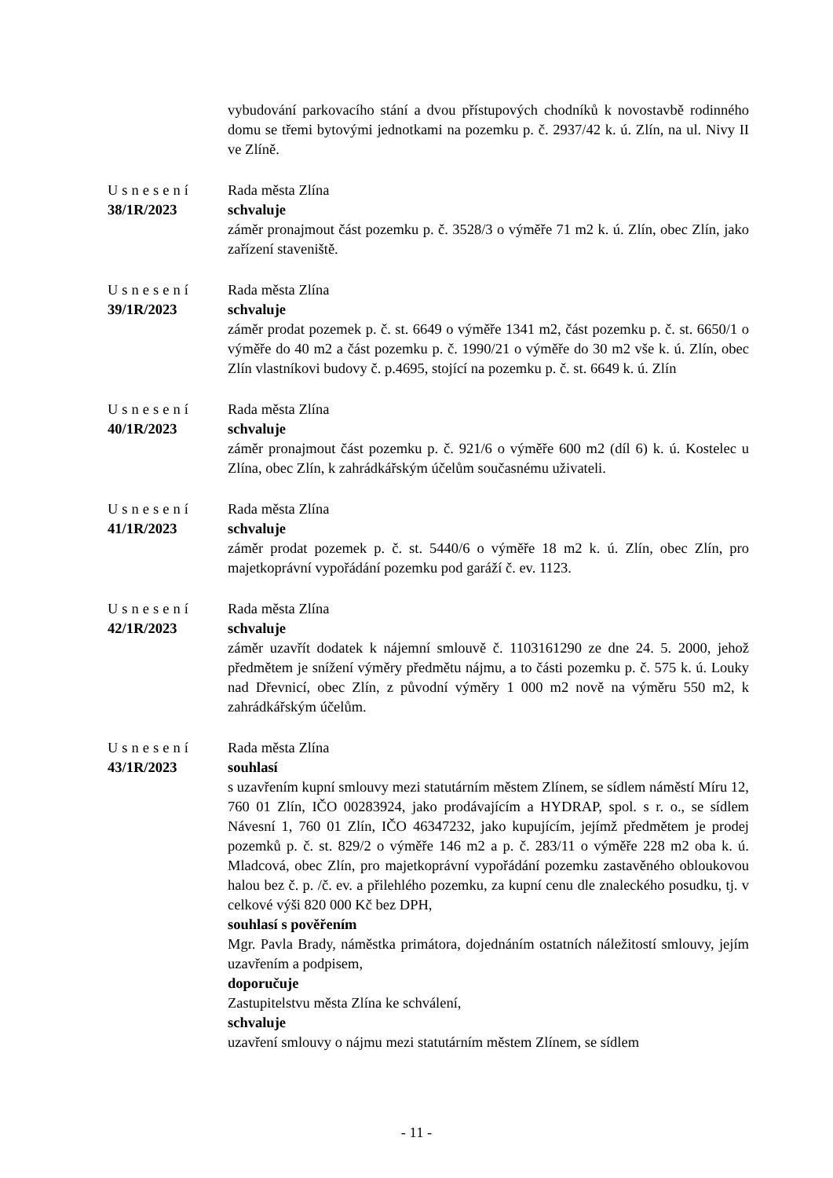vybudování parkovacího stání a dvou přístupových chodníků k novostavbě rodinného domu se třemi bytovými jednotkami na pozemku p. č. 2937/42 k. ú. Zlín, na ul. Nivy II ve Zlíně.
Usnesení
38/1R/2023
Rada města Zlína
schvaluje
záměr pronajmout část pozemku p. č. 3528/3 o výměře 71 m2 k. ú. Zlín, obec Zlín, jako zařízení staveniště.
Usnesení
39/1R/2023
Rada města Zlína
schvaluje
záměr prodat pozemek p. č. st. 6649 o výměře 1341 m2, část pozemku p. č. st. 6650/1 o výměře do 40 m2 a část pozemku p. č. 1990/21 o výměře do 30 m2 vše k. ú. Zlín, obec Zlín vlastníkovi budovy č. p.4695, stojící na pozemku p. č. st. 6649 k. ú. Zlín
Usnesení
40/1R/2023
Rada města Zlína
schvaluje
záměr pronajmout část pozemku p. č. 921/6 o výměře 600 m2 (díl 6) k. ú. Kostelec u Zlína, obec Zlín, k zahrádkářským účelům současnému uživateli.
Usnesení
41/1R/2023
Rada města Zlína
schvaluje
záměr prodat pozemek p. č. st. 5440/6 o výměře 18 m2 k. ú. Zlín, obec Zlín, pro majetkoprávní vypořádání pozemku pod garáží č. ev. 1123.
Usnesení
42/1R/2023
Rada města Zlína
schvaluje
záměr uzavřít dodatek k nájemní smlouvě č. 1103161290 ze dne 24. 5. 2000, jehož předmětem je snížení výměry předmětu nájmu, a to části pozemku p. č. 575 k. ú. Louky nad Dřevnicí, obec Zlín, z původní výměry 1 000 m2 nově na výměru 550 m2, k zahrádkářským účelům.
Usnesení
43/1R/2023
Rada města Zlína
souhlasí
s uzavřením kupní smlouvy mezi statutárním městem Zlínem, se sídlem náměstí Míru 12, 760 01 Zlín, IČO 00283924, jako prodávajícím a HYDRAP, spol. s r. o., se sídlem Návesní 1, 760 01 Zlín, IČO 46347232, jako kupujícím, jejímž předmětem je prodej pozemků p. č. st. 829/2 o výměře 146 m2 a p. č. 283/11 o výměře 228 m2 oba k. ú. Mladcová, obec Zlín, pro majetkoprávní vypořádání pozemku zastavěného obloukovou halou bez č. p. /č. ev. a přilehlého pozemku, za kupní cenu dle znaleckého posudku, tj. v celkové výši 820 000 Kč bez DPH,
souhlasí s pověřením
Mgr. Pavla Brady, náměstka primátora, dojednáním ostatních náležitostí smlouvy, jejím uzavřením a podpisem,
doporučuje
Zastupitelstvu města Zlína ke schválení,
schvaluje
uzavření smlouvy o nájmu mezi statutárním městem Zlínem, se sídlem
- 11 -